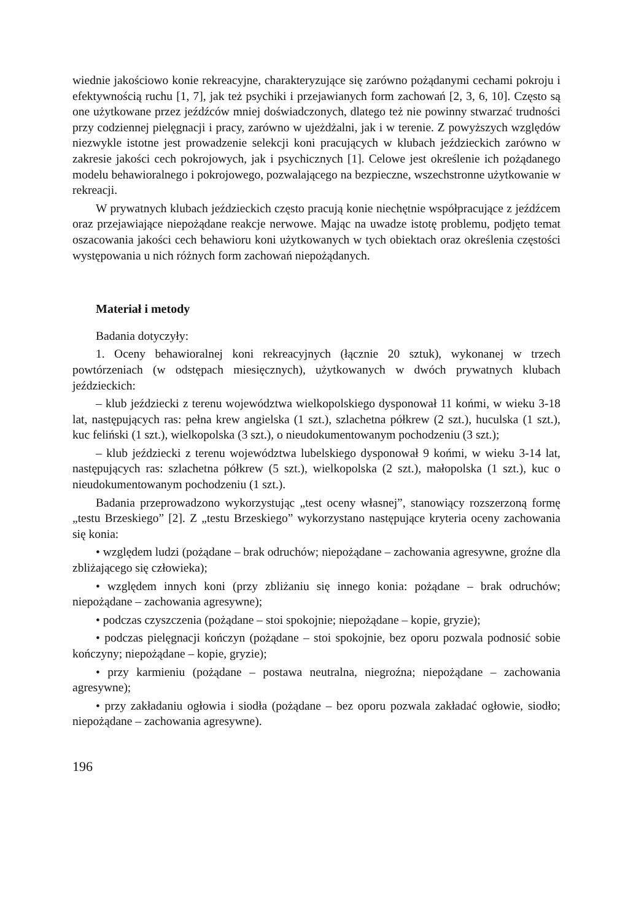wiednie jakościowo konie rekreacyjne, charakteryzujące się zarówno pożądanymi cechami pokroju i efektywnością ruchu [1, 7], jak też psychiki i przejawianych form zachowań [2, 3, 6, 10]. Często są one użytkowane przez jeźdźców mniej doświadczonych, dlatego też nie powinny stwarzać trudności przy codziennej pielęgnacji i pracy, zarówno w ujeżdżalni, jak i w terenie. Z powyższych względów niezwykle istotne jest prowadzenie selekcji koni pracujących w klubach jeździeckich zarówno w zakresie jakości cech pokrojowych, jak i psychicznych [1]. Celowe jest określenie ich pożądanego modelu behawioralnego i pokrojowego, pozwalającego na bezpieczne, wszechstronne użytkowanie w rekreacji.
W prywatnych klubach jeździeckich często pracują konie niechętnie współpracujące z jeźdźcem oraz przejawiające niepożądane reakcje nerwowe. Mając na uwadze istotę problemu, podjęto temat oszacowania jakości cech behawioru koni użytkowanych w tych obiektach oraz określenia częstości występowania u nich różnych form zachowań niepożądanych.
Materiał i metody
Badania dotyczyły:
1. Oceny behawioralnej koni rekreacyjnych (łącznie 20 sztuk), wykonanej w trzech powtórzeniach (w odstępach miesięcznych), użytkowanych w dwóch prywatnych klubach jeździeckich:
– klub jeździecki z terenu województwa wielkopolskiego dysponował 11 końmi, w wieku 3-18 lat, następujących ras: pełna krew angielska (1 szt.), szlachetna półkrew (2 szt.), huculska (1 szt.), kuc feliński (1 szt.), wielkopolska (3 szt.), o nieudokumentowanym pochodzeniu (3 szt.);
– klub jeździecki z terenu województwa lubelskiego dysponował 9 końmi, w wieku 3-14 lat, następujących ras: szlachetna półkrew (5 szt.), wielkopolska (2 szt.), małopolska (1 szt.), kuc o nieudokumentowanym pochodzeniu (1 szt.).
Badania przeprowadzono wykorzystując „test oceny własnej”, stanowiący rozszerzoną formę „testu Brzeskiego” [2]. Z „testu Brzeskiego” wykorzystano następujące kryteria oceny zachowania się konia:
• względem ludzi (pożądane – brak odruchów; niepożądane – zachowania agresywne, groźne dla zbliżającego się człowieka);
• względem innych koni (przy zbliżaniu się innego konia: pożądane – brak odruchów; niepożądane – zachowania agresywne);
• podczas czyszczenia (pożądane – stoi spokojnie; niepożądane – kopie, gryzie);
• podczas pielęgnacji kończyn (pożądane – stoi spokojnie, bez oporu pozwala podnosić sobie kończyny; niepożądane – kopie, gryzie);
• przy karmieniu (pożądane – postawa neutralna, niegroźna; niepożądane – zachowania agresywne);
• przy zakładaniu ogłowia i siodła (pożądane – bez oporu pozwala zakładać ogłowie, siodło; niepożądane – zachowania agresywne).
196